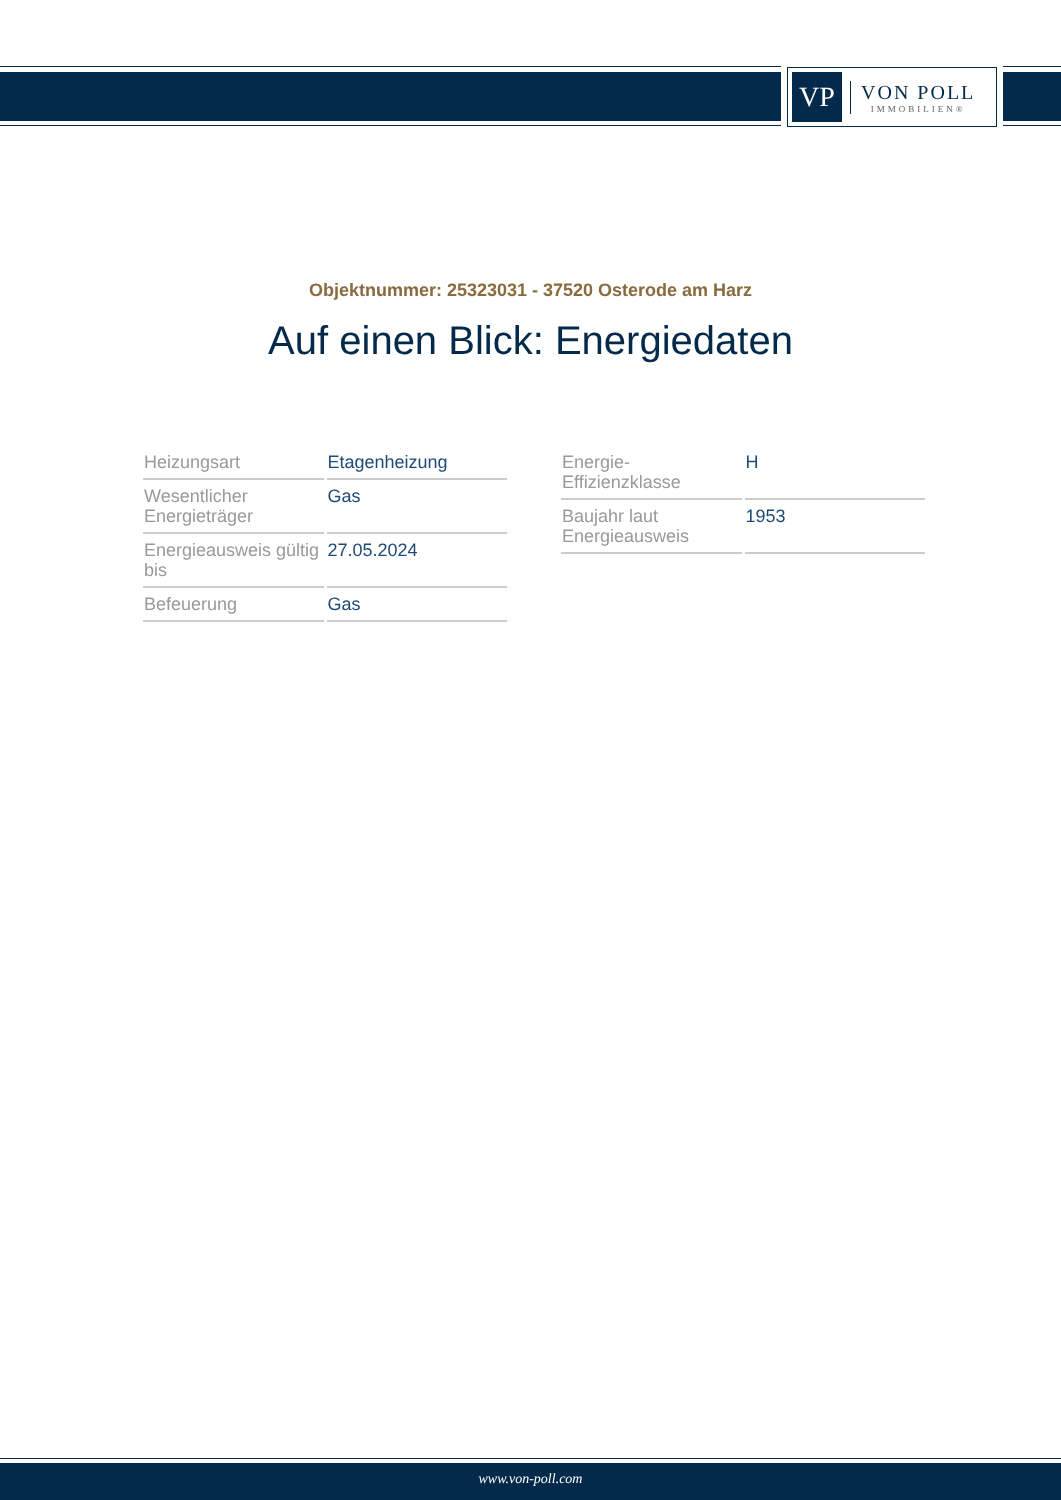VP
VON POLL
IMMOBILIEN®
Objektnummer: 25323031 - 37520 Osterode am Harz
Auf einen Blick: Energiedaten
| Heizungsart | Etagenheizung |
| Wesentlicher Energieträger | Gas |
| Energieausweis gültig bis | 27.05.2024 |
| Befeuerung | Gas |
| Energie-Effizienzklasse | H |
| Baujahr laut Energieausweis | 1953 |
www.von-poll.com